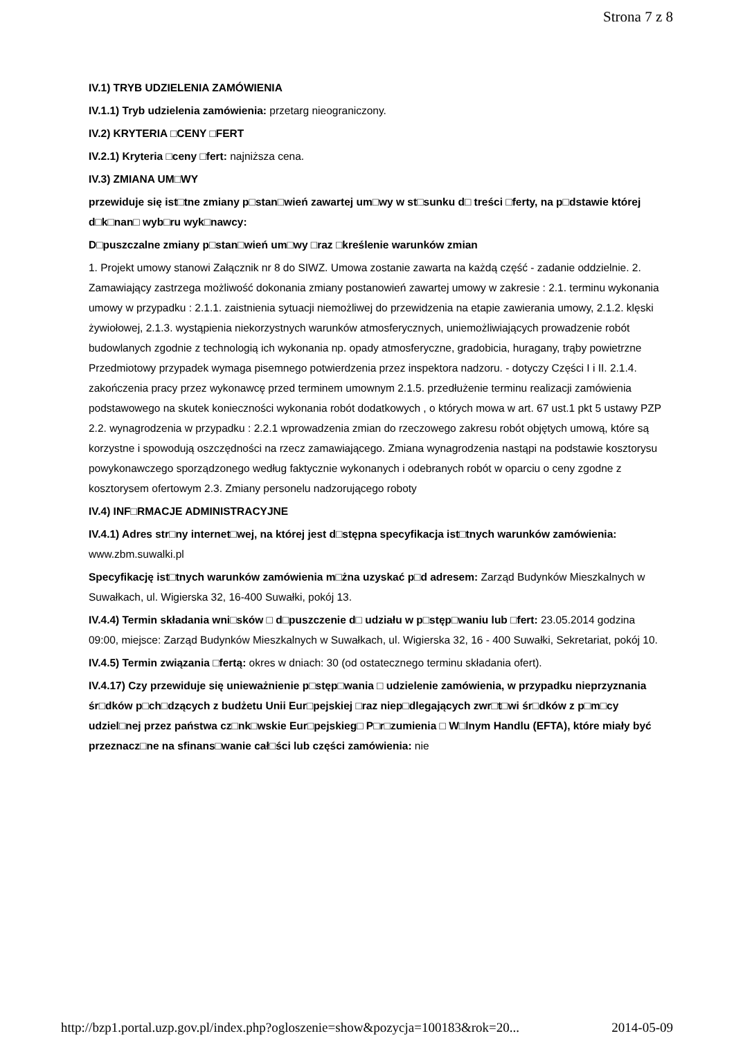Strona 7 z 8
IV.1) TRYB UDZIELENIA ZAMÓWIENIA
IV.1.1) Tryb udzielenia zamówienia: przetarg nieograniczony.
IV.2) KRYTERIA □CENY □FERT
IV.2.1) Kryteria □ceny □fert: najniższa cena.
IV.3) ZMIANA UM□WY
przewiduje się ist□tne zmiany p□stan□wień zawartej um□wy w st□sunku d□ treści □ferty, na p□dstawie której d□k□nan□ wyb□ru wyk□nawcy:
D□puszczalne zmiany p□stan□wień um□wy □raz □kreślenie warunków zmian
1. Projekt umowy stanowi Załącznik nr 8 do SIWZ. Umowa zostanie zawarta na każdą część - zadanie oddzielnie. 2. Zamawiający zastrzega możliwość dokonania zmiany postanowień zawartej umowy w zakresie : 2.1. terminu wykonania umowy w przypadku : 2.1.1. zaistnienia sytuacji niemożliwej do przewidzenia na etapie zawierania umowy, 2.1.2. klęski żywiołowej, 2.1.3. wystąpienia niekorzystnych warunków atmosferycznych, uniemożliwiających prowadzenie robót budowlanych zgodnie z technologią ich wykonania np. opady atmosferyczne, gradobicia, huragany, trąby powietrzne Przedmiotowy przypadek wymaga pisemnego potwierdzenia przez inspektora nadzoru. - dotyczy Części I i II. 2.1.4. zakończenia pracy przez wykonawcę przed terminem umownym 2.1.5. przedłużenie terminu realizacji zamówienia podstawowego na skutek konieczności wykonania robót dodatkowych , o których mowa w art. 67 ust.1 pkt 5 ustawy PZP 2.2. wynagrodzenia w przypadku : 2.2.1 wprowadzenia zmian do rzeczowego zakresu robót objętych umową, które są korzystne i spowodują oszczędności na rzecz zamawiającego. Zmiana wynagrodzenia nastąpi na podstawie kosztorysu powykonawczego sporządzonego według faktycznie wykonanych i odebranych robót w oparciu o ceny zgodne z kosztorysem ofertowym 2.3. Zmiany personelu nadzorującego roboty
IV.4) INF□RMACJE ADMINISTRACYJNE
IV.4.1) Adres str□ny internet□wej, na której jest d□stępna specyfikacja ist□tnych warunków zamówienia: www.zbm.suwalki.pl
Specyfikację ist□tnych warunków zamówienia m□żna uzyskać p□d adresem: Zarząd Budynków Mieszkalnych w Suwałkach, ul. Wigierska 32, 16-400 Suwałki, pokój 13.
IV.4.4) Termin składania wni□sków □ d□puszczenie d□ udziału w p□stęp□waniu lub □fert: 23.05.2014 godzina 09:00, miejsce: Zarząd Budynków Mieszkalnych w Suwałkach, ul. Wigierska 32, 16 - 400 Suwałki, Sekretariat, pokój 10.
IV.4.5) Termin związania □fertą: okres w dniach: 30 (od ostatecznego terminu składania ofert).
IV.4.17) Czy przewiduje się unieważnienie p□stęp□wania □ udzielenie zamówienia, w przypadku nieprzyznania śr□dków p□ch□dzących z budżetu Unii Eur□pejskiej □raz niep□dlegających zwr□t□wi śr□dków z p□m□cy udziel□nej przez państwa cz□nk□wskie Eur□pejskieg□ P□r□zumienia □ W□lnym Handlu (EFTA), które miały być przeznacz□ne na sfinans□wanie cał□ści lub części zamówienia: nie
http://bzp1.portal.uzp.gov.pl/index.php?ogloszenie=show&pozycja=100183&rok=20... 2014-05-09